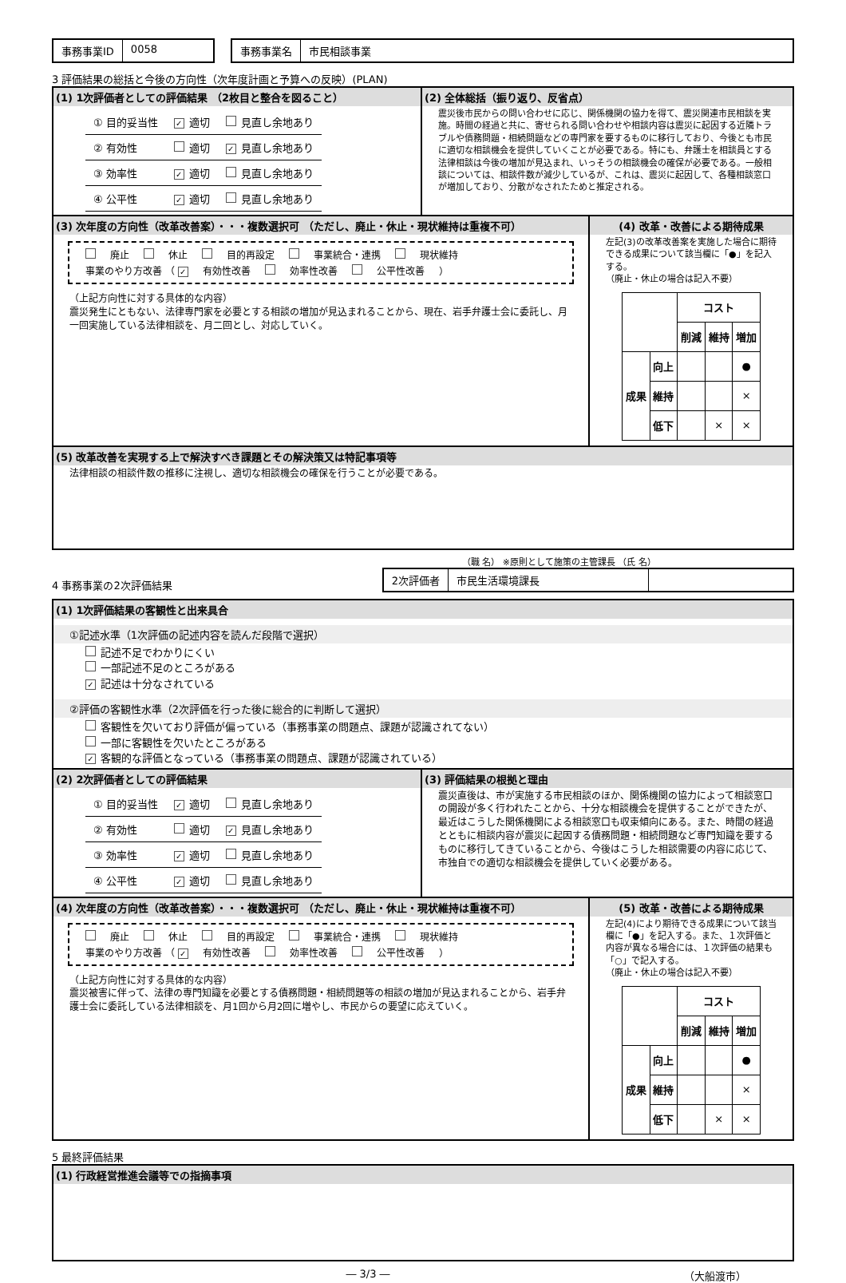事務事業ID 0058 事務事業名 市民相談事業
3 評価結果の総括と今後の方向性（次年度計画と予算への反映）(PLAN)
(1) 1次評価者としての評価結果 （2枚目と整合を図ること）
| ① 目的妥当性 | ✓ 適切 | 見直し余地あり |
| ② 有効性 | 適切 | ✓ 見直し余地あり |
| ③ 効率性 | ✓ 適切 | 見直し余地あり |
| ④ 公平性 | ✓ 適切 | 見直し余地あり |
(2) 全体総括（振り返り、反省点）
震災後市民からの問い合わせに応じ、関係機関の協力を得て、震災関連市民相談を実施。時間の経過と共に、寄せられる問い合わせや相談内容は震災に起因する近隣トラブルや債務問題・相続問題などの専門家を要するものに移行しており、今後とも市民に適切な相談機会を提供していくことが必要である。特にも、弁護士を相談員とする法律相談は今後の増加が見込まれ、いっそうの相談機会の確保が必要である。一般相談については、相談件数が減少しているが、これは、震災に起因して、各種相談窓口が増加しており、分散がなされたためと推定される。
(3) 次年度の方向性（改革改善案）・・・複数選択可 （ただし、廃止・休止・現状維持は重複不可）
廃止 休止 目的再設定 事業統合・連携 現状維持
事業のやり方改善 （ ✓ 有効性改善 効率性改善 公平性改善 ）
（上記方向性に対する具体的な内容）
震災発生にともない、法律専門家を必要とする相談の増加が見込まれることから、現在、岩手弁護士会に委託し、月一回実施している法律相談を、月二回とし、対応していく。
(4) 改革・改善による期待成果
左記(3)の改革改善案を実施した場合に期待できる成果について該当欄に「●」を記入する。
（廃止・休止の場合は記入不要）
| | | コスト | | |
| --- | --- | --- | --- | --- |
| | | 削減 | 維持 | 増加 |
| 成果 | 向上 | | | ● |
| | 維持 | | | × |
| | 低下 | | × | × |
(5) 改革改善を実現する上で解決すべき課題とその解決策又は特記事項等
法律相談の相談件数の推移に注視し、適切な相談機会の確保を行うことが必要である。
4 事務事業の2次評価結果
（職 名） ※原則として施策の主管課長 （氏 名）
2次評価者 市民生活環境課長
(1) 1次評価結果の客観性と出来具合
①記述水準（1次評価の記述内容を読んだ段階で選択）
記述不足でわかりにくい
一部記述不足のところがある
✓ 記述は十分なされている
②評価の客観性水準（2次評価を行った後に総合的に判断して選択）
客観性を欠いており評価が偏っている（事務事業の問題点、課題が認識されてない）
一部に客観性を欠いたところがある
✓ 客観的な評価となっている（事務事業の問題点、課題が認識されている）
(2) 2次評価者としての評価結果
| ① 目的妥当性 | ✓ 適切 | 見直し余地あり |
| ② 有効性 | 適切 | ✓ 見直し余地あり |
| ③ 効率性 | ✓ 適切 | 見直し余地あり |
| ④ 公平性 | ✓ 適切 | 見直し余地あり |
(3) 評価結果の根拠と理由
震災直後は、市が実施する市民相談のほか、関係機関の協力によって相談窓口の開設が多く行われたことから、十分な相談機会を提供することができたが、最近はこうした関係機関による相談窓口も収束傾向にある。また、時間の経過とともに相談内容が震災に起因する債務問題・相続問題など専門知識を要するものに移行してきていることから、今後はこうした相談需要の内容に応じて、市独自での適切な相談機会を提供していく必要がある。
(4) 次年度の方向性（改革改善案）・・・複数選択可 （ただし、廃止・休止・現状維持は重複不可）
廃止 休止 目的再設定 事業統合・連携 現状維持
事業のやり方改善 （ ✓ 有効性改善 効率性改善 公平性改善 ）
（上記方向性に対する具体的な内容）
震災被害に伴って、法律の専門知識を必要とする債務問題・相続問題等の相談の増加が見込まれることから、岩手弁護士会に委託している法律相談を、月1回から月2回に増やし、市民からの要望に応えていく。
(5) 改革・改善による期待成果
左記(4)により期待できる成果について該当欄に「●」を記入する。また、１次評価と内容が異なる場合には、１次評価の結果も「○」で記入する。
（廃止・休止の場合は記入不要）
| | | コスト | | |
| --- | --- | --- | --- | --- |
| | | 削減 | 維持 | 増加 |
| 成果 | 向上 | | | ● |
| | 維持 | | | × |
| | 低下 | | × | × |
5 最終評価結果
(1) 行政経営推進会議等での指摘事項
― 3/3 ― （大船渡市）